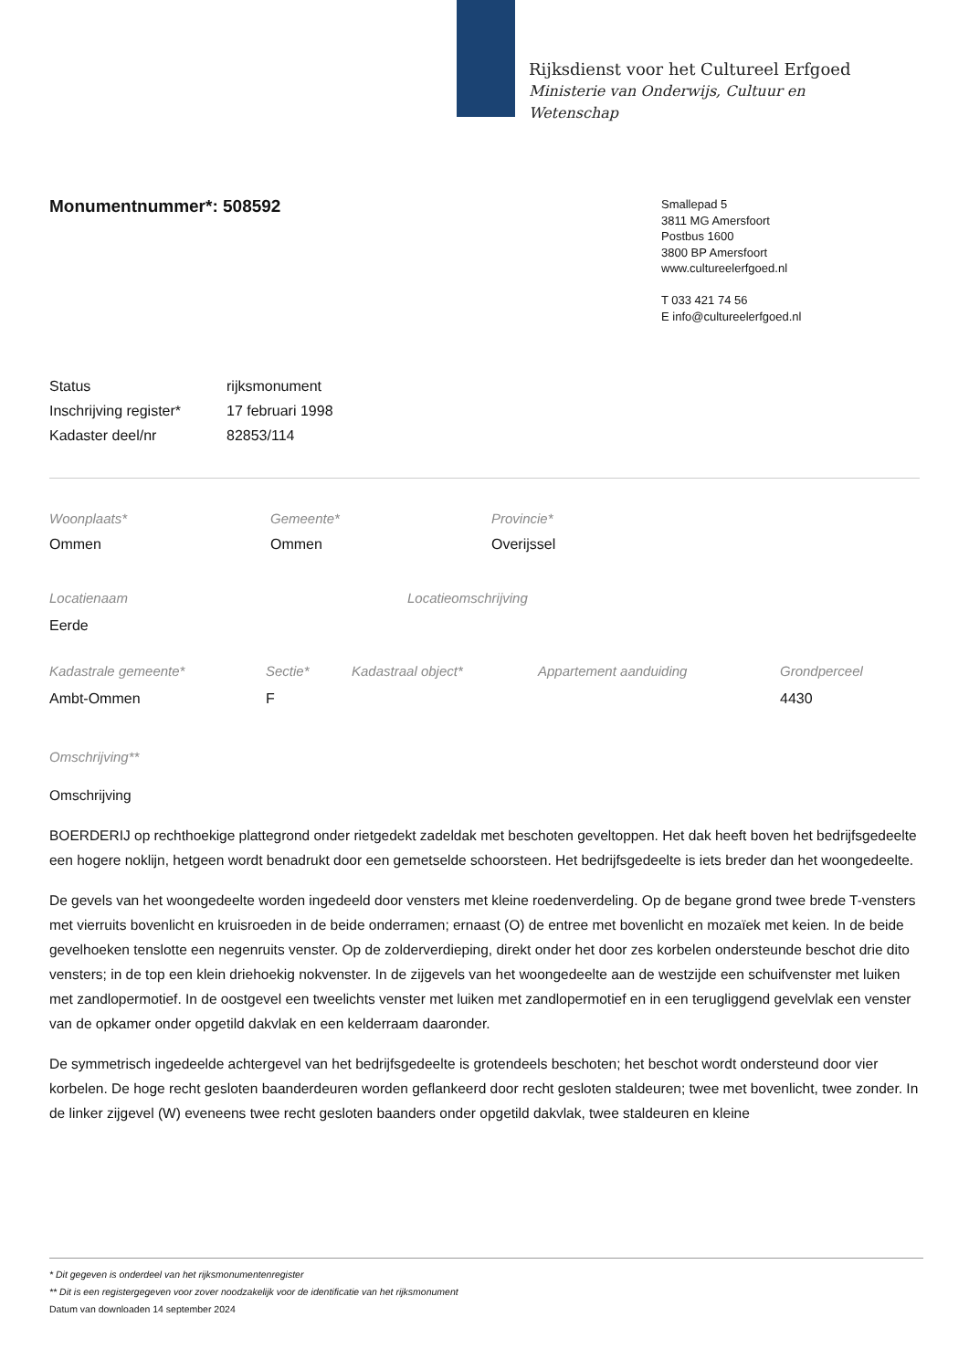Rijksdienst voor het Cultureel Erfgoed
Ministerie van Onderwijs, Cultuur en
Wetenschap
Smallepad 5
3811 MG Amersfoort
Postbus 1600
3800 BP Amersfoort
www.cultureelerfgoed.nl
T 033 421 74 56
E info@cultureelerfgoed.nl
Monumentnummer*: 508592
| Status | rijksmonument |
| Inschrijving register* | 17 februari 1998 |
| Kadaster deel/nr | 82853/114 |
| Woonplaats* | Gemeente* | Provincie* |
| Ommen | Ommen | Overijssel |
| Locatienaam | Locatieomschrijving |
| Eerde | |
| Kadastrale gemeente* | Sectie* | Kadastraal object* | Appartement aanduiding | Grondperceel |
| Ambt-Ommen | F | | | 4430 |
Omschrijving**
Omschrijving
BOERDERIJ op rechthoekige plattegrond onder rietgedekt zadeldak met beschoten geveltoppen. Het dak heeft boven het bedrijfsgedeelte een hogere noklijn, hetgeen wordt benadrukt door een gemetselde schoorsteen. Het bedrijfsgedeelte is iets breder dan het woongedeelte.
De gevels van het woongedeelte worden ingedeeld door vensters met kleine roedenverdeling. Op de begane grond twee brede T-vensters met vierruits bovenlicht en kruisroeden in de beide onderramen; ernaast (O) de entree met bovenlicht en mozaïek met keien. In de beide gevelhoeken tenslotte een negenruits venster. Op de zolderverdieping, direkt onder het door zes korbelen ondersteunde beschot drie dito vensters; in de top een klein driehoekig nokvenster. In de zijgevels van het woongedeelte aan de westzijde een schuifvenster met luiken met zandlopermotief. In de oostgevel een tweelichts venster met luiken met zandlopermotief en in een terugliggend gevelvlak een venster van de opkamer onder opgetild dakvlak en een kelderraam daaronder.
De symmetrisch ingedeelde achtergevel van het bedrijfsgedeelte is grotendeels beschoten; het beschot wordt ondersteund door vier korbelen. De hoge recht gesloten baanderdeuren worden geflankeerd door recht gesloten staldeuren; twee met bovenlicht, twee zonder. In de linker zijgevel (W) eveneens twee recht gesloten baanders onder opgetild dakvlak, twee staldeuren en kleine
* Dit gegeven is onderdeel van het rijksmonumentenregister
** Dit is een registergegeven voor zover noodzakelijk voor de identificatie van het rijksmonument
Datum van downloaden 14 september 2024